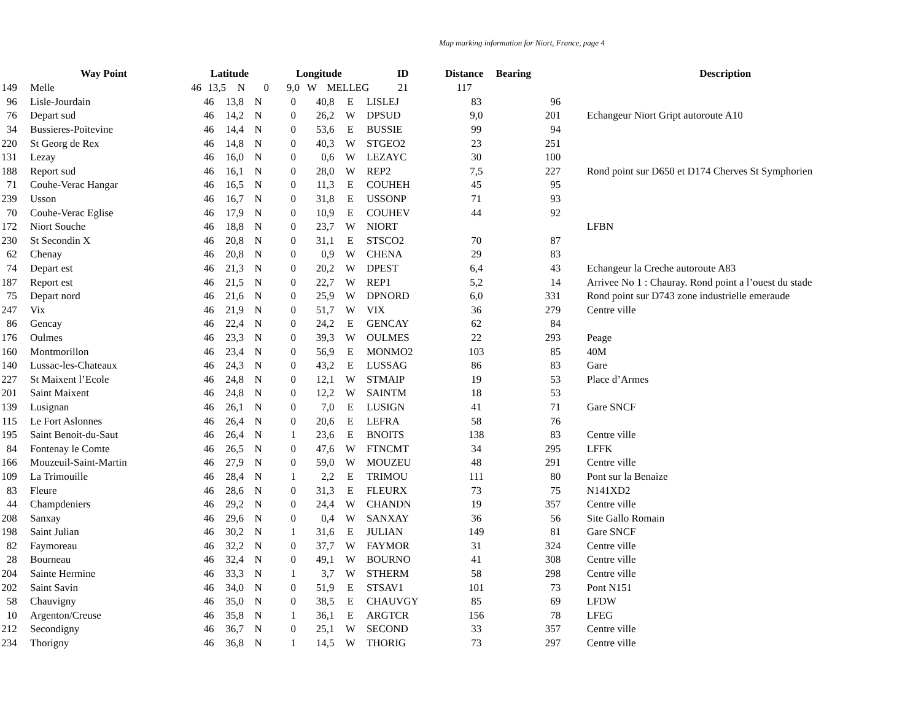Map marking information for Niort, France, page 4
| | Way Point | Latitude | | | | Longitude | | | ID | Distance | Bearing | Description |
| --- | --- | --- | --- | --- | --- | --- | --- | --- | --- | --- | --- | --- |
| 149 | Melle | 46 | 13,5 | N | 0 | 9,0 | W | MELLEG | 21 | 117 | | |
| 96 | Lisle-Jourdain | 46 | 13,8 | N | 0 | 40,8 | E | LISLEJ | 83 | 96 | |
| 76 | Depart sud | 46 | 14,2 | N | 0 | 26,2 | W | DPSUD | 9,0 | 201 | Echangeur Niort Gript autoroute A10 |
| 34 | Bussieres-Poitevine | 46 | 14,4 | N | 0 | 53,6 | E | BUSSIE | 99 | 94 | |
| 220 | St Georg de Rex | 46 | 14,8 | N | 0 | 40,3 | W | STGEO2 | 23 | 251 | |
| 131 | Lezay | 46 | 16,0 | N | 0 | 0,6 | W | LEZAYC | 30 | 100 | |
| 188 | Report sud | 46 | 16,1 | N | 0 | 28,0 | W | REP2 | 7,5 | 227 | Rond point sur D650 et D174 Cherves St Symphorien |
| 71 | Couhe-Verac Hangar | 46 | 16,5 | N | 0 | 11,3 | E | COUHEH | 45 | 95 | |
| 239 | Usson | 46 | 16,7 | N | 0 | 31,8 | E | USSONP | 71 | 93 | |
| 70 | Couhe-Verac Eglise | 46 | 17,9 | N | 0 | 10,9 | E | COUHEV | 44 | 92 | |
| 172 | Niort Souche | 46 | 18,8 | N | 0 | 23,7 | W | NIORT | | | LFBN |
| 230 | St Secondin X | 46 | 20,8 | N | 0 | 31,1 | E | STSCO2 | 70 | 87 | |
| 62 | Chenay | 46 | 20,8 | N | 0 | 0,9 | W | CHENA | 29 | 83 | |
| 74 | Depart est | 46 | 21,3 | N | 0 | 20,2 | W | DPEST | 6,4 | 43 | Echangeur la Creche autoroute A83 |
| 187 | Report est | 46 | 21,5 | N | 0 | 22,7 | W | REP1 | 5,2 | 14 | Arrivee No 1 : Chauray. Rond point a l’ouest du stade |
| 75 | Depart nord | 46 | 21,6 | N | 0 | 25,9 | W | DPNORD | 6,0 | 331 | Rond point sur D743 zone industrielle emeraude |
| 247 | Vix | 46 | 21,9 | N | 0 | 51,7 | W | VIX | 36 | 279 | Centre ville |
| 86 | Gencay | 46 | 22,4 | N | 0 | 24,2 | E | GENCAY | 62 | 84 | |
| 176 | Oulmes | 46 | 23,3 | N | 0 | 39,3 | W | OULMES | 22 | 293 | Peage |
| 160 | Montmorillon | 46 | 23,4 | N | 0 | 56,9 | E | MONMO2 | 103 | 85 | 40M |
| 140 | Lussac-les-Chateaux | 46 | 24,3 | N | 0 | 43,2 | E | LUSSAG | 86 | 83 | Gare |
| 227 | St Maixent l’Ecole | 46 | 24,8 | N | 0 | 12,1 | W | STMAIP | 19 | 53 | Place d’Armes |
| 201 | Saint Maixent | 46 | 24,8 | N | 0 | 12,2 | W | SAINTM | 18 | 53 | |
| 139 | Lusignan | 46 | 26,1 | N | 0 | 7,0 | E | LUSIGN | 41 | 71 | Gare SNCF |
| 115 | Le Fort Aslonnes | 46 | 26,4 | N | 0 | 20,6 | E | LEFRA | 58 | 76 | |
| 195 | Saint Benoit-du-Saut | 46 | 26,4 | N | 1 | 23,6 | E | BNOITS | 138 | 83 | Centre ville |
| 84 | Fontenay le Comte | 46 | 26,5 | N | 0 | 47,6 | W | FTNCMT | 34 | 295 | LFFK |
| 166 | Mouzeuil-Saint-Martin | 46 | 27,9 | N | 0 | 59,0 | W | MOUZEU | 48 | 291 | Centre ville |
| 109 | La Trimouille | 46 | 28,4 | N | 1 | 2,2 | E | TRIMOU | 111 | 80 | Pont sur la Benaize |
| 83 | Fleure | 46 | 28,6 | N | 0 | 31,3 | E | FLEURX | 73 | 75 | N141XD2 |
| 44 | Champdeniers | 46 | 29,2 | N | 0 | 24,4 | W | CHANDN | 19 | 357 | Centre ville |
| 208 | Sanxay | 46 | 29,6 | N | 0 | 0,4 | W | SANXAY | 36 | 56 | Site Gallo Romain |
| 198 | Saint Julian | 46 | 30,2 | N | 1 | 31,6 | E | JULIAN | 149 | 81 | Gare SNCF |
| 82 | Faymoreau | 46 | 32,2 | N | 0 | 37,7 | W | FAYMOR | 31 | 324 | Centre ville |
| 28 | Bourneau | 46 | 32,4 | N | 0 | 49,1 | W | BOURNO | 41 | 308 | Centre ville |
| 204 | Sainte Hermine | 46 | 33,3 | N | 1 | 3,7 | W | STHERM | 58 | 298 | Centre ville |
| 202 | Saint Savin | 46 | 34,0 | N | 0 | 51,9 | E | STSAV1 | 101 | 73 | Pont N151 |
| 58 | Chauvigny | 46 | 35,0 | N | 0 | 38,5 | E | CHAUVGY | 85 | 69 | LFDW |
| 10 | Argenton/Creuse | 46 | 35,8 | N | 1 | 36,1 | E | ARGTCR | 156 | 78 | LFEG |
| 212 | Secondigny | 46 | 36,7 | N | 0 | 25,1 | W | SECOND | 33 | 357 | Centre ville |
| 234 | Thorigny | 46 | 36,8 | N | 1 | 14,5 | W | THORIG | 73 | 297 | Centre ville |